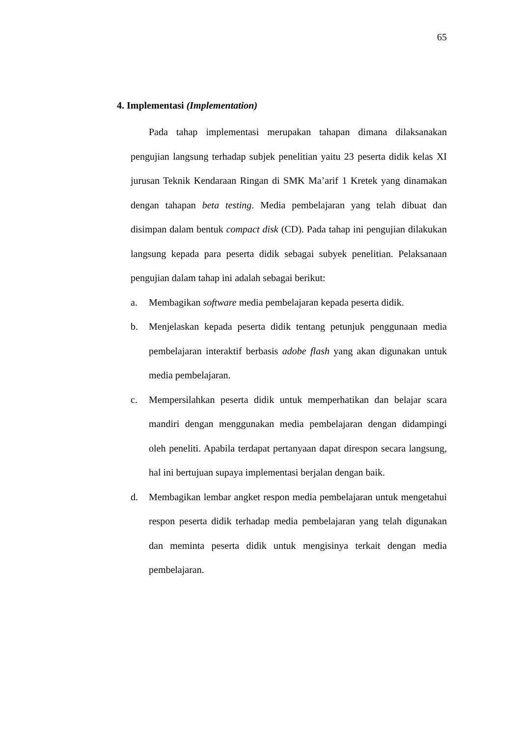65
4. Implementasi (Implementation)
Pada tahap implementasi merupakan tahapan dimana dilaksanakan pengujian langsung terhadap subjek penelitian yaitu 23 peserta didik kelas XI jurusan Teknik Kendaraan Ringan di SMK Ma’arif 1 Kretek yang dinamakan dengan tahapan beta testing. Media pembelajaran yang telah dibuat dan disimpan dalam bentuk compact disk (CD). Pada tahap ini pengujian dilakukan langsung kepada para peserta didik sebagai subyek penelitian. Pelaksanaan pengujian dalam tahap ini adalah sebagai berikut:
a. Membagikan software media pembelajaran kepada peserta didik.
b. Menjelaskan kepada peserta didik tentang petunjuk penggunaan media pembelajaran interaktif berbasis adobe flash yang akan digunakan untuk media pembelajaran.
c. Mempersilahkan peserta didik untuk memperhatikan dan belajar scara mandiri dengan menggunakan media pembelajaran dengan didampingi oleh peneliti. Apabila terdapat pertanyaan dapat direspon secara langsung, hal ini bertujuan supaya implementasi berjalan dengan baik.
d. Membagikan lembar angket respon media pembelajaran untuk mengetahui respon peserta didik terhadap media pembelajaran yang telah digunakan dan meminta peserta didik untuk mengisinya terkait dengan media pembelajaran.